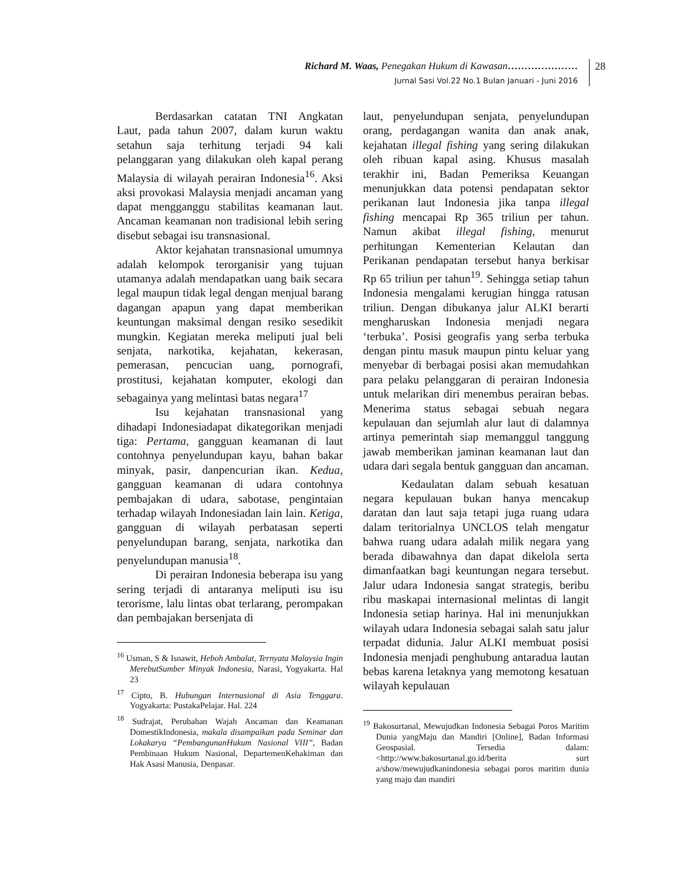Richard M. Waas, Penegakan Hukum di Kawasan…………………
Jurnal Sasi Vol.22 No.1 Bulan Januari - Juni 2016
28
Berdasarkan catatan TNI Angkatan Laut, pada tahun 2007, dalam kurun waktu setahun saja terhitung terjadi 94 kali pelanggaran yang dilakukan oleh kapal perang Malaysia di wilayah perairan Indonesia<sup>16</sup>. Aksi aksi provokasi Malaysia menjadi ancaman yang dapat mengganggu stabilitas keamanan laut. Ancaman keamanan non tradisional lebih sering disebut sebagai isu transnasional.
Aktor kejahatan transnasional umumnya adalah kelompok terorganisir yang tujuan utamanya adalah mendapatkan uang baik secara legal maupun tidak legal dengan menjual barang dagangan apapun yang dapat memberikan keuntungan maksimal dengan resiko sesedikit mungkin. Kegiatan mereka meliputi jual beli senjata, narkotika, kejahatan, kekerasan, pemerasan, pencucian uang, pornografi, prostitusi, kejahatan komputer, ekologi dan sebagainya yang melintasi batas negara<sup>17</sup>
Isu kejahatan transnasional yang dihadapi Indonesiadapat dikategorikan menjadi tiga: Pertama, gangguan keamanan di laut contohnya penyelundupan kayu, bahan bakar minyak, pasir, danpencurian ikan. Kedua, gangguan keamanan di udara contohnya pembajakan di udara, sabotase, pengintaian terhadap wilayah Indonesiadan lain lain. Ketiga, gangguan di wilayah perbatasan seperti penyelundupan barang, senjata, narkotika dan penyelundupan manusia<sup>18</sup>.
Di perairan Indonesia beberapa isu yang sering terjadi di antaranya meliputi isu isu terorisme, lalu lintas obat terlarang, perompakan dan pembajakan bersenjata di
<sup>16</sup> Usman, S & Isnawit, Heboh Ambalat, Ternyata Malaysia Ingin MerebutSumber Minyak Indonesia, Narasi, Yogyakarta. Hal 23
<sup>17</sup> Cipto, B. Hubungan Internasional di Asia Tenggara. Yogyakarta: PustakaPelajar. Hal. 224
<sup>18</sup> Sudrajat, Perubahan Wajah Ancaman dan Keamanan DomestikIndonesia, makala disampaikan pada Seminar dan Lokakarya “PembangunanHukum Nasional VIII”, Badan Pembinaan Hukum Nasional, DepartemenKehakiman dan Hak Asasi Manusia, Denpasar.
laut, penyelundupan senjata, penyelundupan orang, perdagangan wanita dan anak anak, kejahatan illegal fishing yang sering dilakukan oleh ribuan kapal asing. Khusus masalah terakhir ini, Badan Pemeriksa Keuangan menunjukkan data potensi pendapatan sektor perikanan laut Indonesia jika tanpa illegal fishing mencapai Rp 365 triliun per tahun. Namun akibat illegal fishing, menurut perhitungan Kementerian Kelautan dan Perikanan pendapatan tersebut hanya berkisar Rp 65 triliun per tahun<sup>19</sup>. Sehingga setiap tahun Indonesia mengalami kerugian hingga ratusan triliun. Dengan dibukanya jalur ALKI berarti mengharuskan Indonesia menjadi negara ‘terbuka’. Posisi geografis yang serba terbuka dengan pintu masuk maupun pintu keluar yang menyebar di berbagai posisi akan memudahkan para pelaku pelanggaran di perairan Indonesia untuk melarikan diri menembus perairan bebas. Menerima status sebagai sebuah negara kepulauan dan sejumlah alur laut di dalamnya artinya pemerintah siap memanggul tanggung jawab memberikan jaminan keamanan laut dan udara dari segala bentuk gangguan dan ancaman.
Kedaulatan dalam sebuah kesatuan negara kepulauan bukan hanya mencakup daratan dan laut saja tetapi juga ruang udara dalam teritorialnya UNCLOS telah mengatur bahwa ruang udara adalah milik negara yang berada dibawahnya dan dapat dikelola serta dimanfaatkan bagi keuntungan negara tersebut. Jalur udara Indonesia sangat strategis, beribu ribu maskapai internasional melintas di langit Indonesia setiap harinya. Hal ini menunjukkan wilayah udara Indonesia sebagai salah satu jalur terpadat didunia. Jalur ALKI membuat posisi Indonesia menjadi penghubung antaradua lautan bebas karena letaknya yang memotong kesatuan wilayah kepulauan
<sup>19</sup> Bakosurtanal, Mewujudkan Indonesia Sebagai Poros Maritim Dunia yangMaju dan Mandiri [Online], Badan Informasi Geospasial. Tersedia dalam:<http://www.bakosurtanal.go.id/berita surt a/show/mewujudkanindonesia sebagai poros maritim dunia yang maju dan mandiri